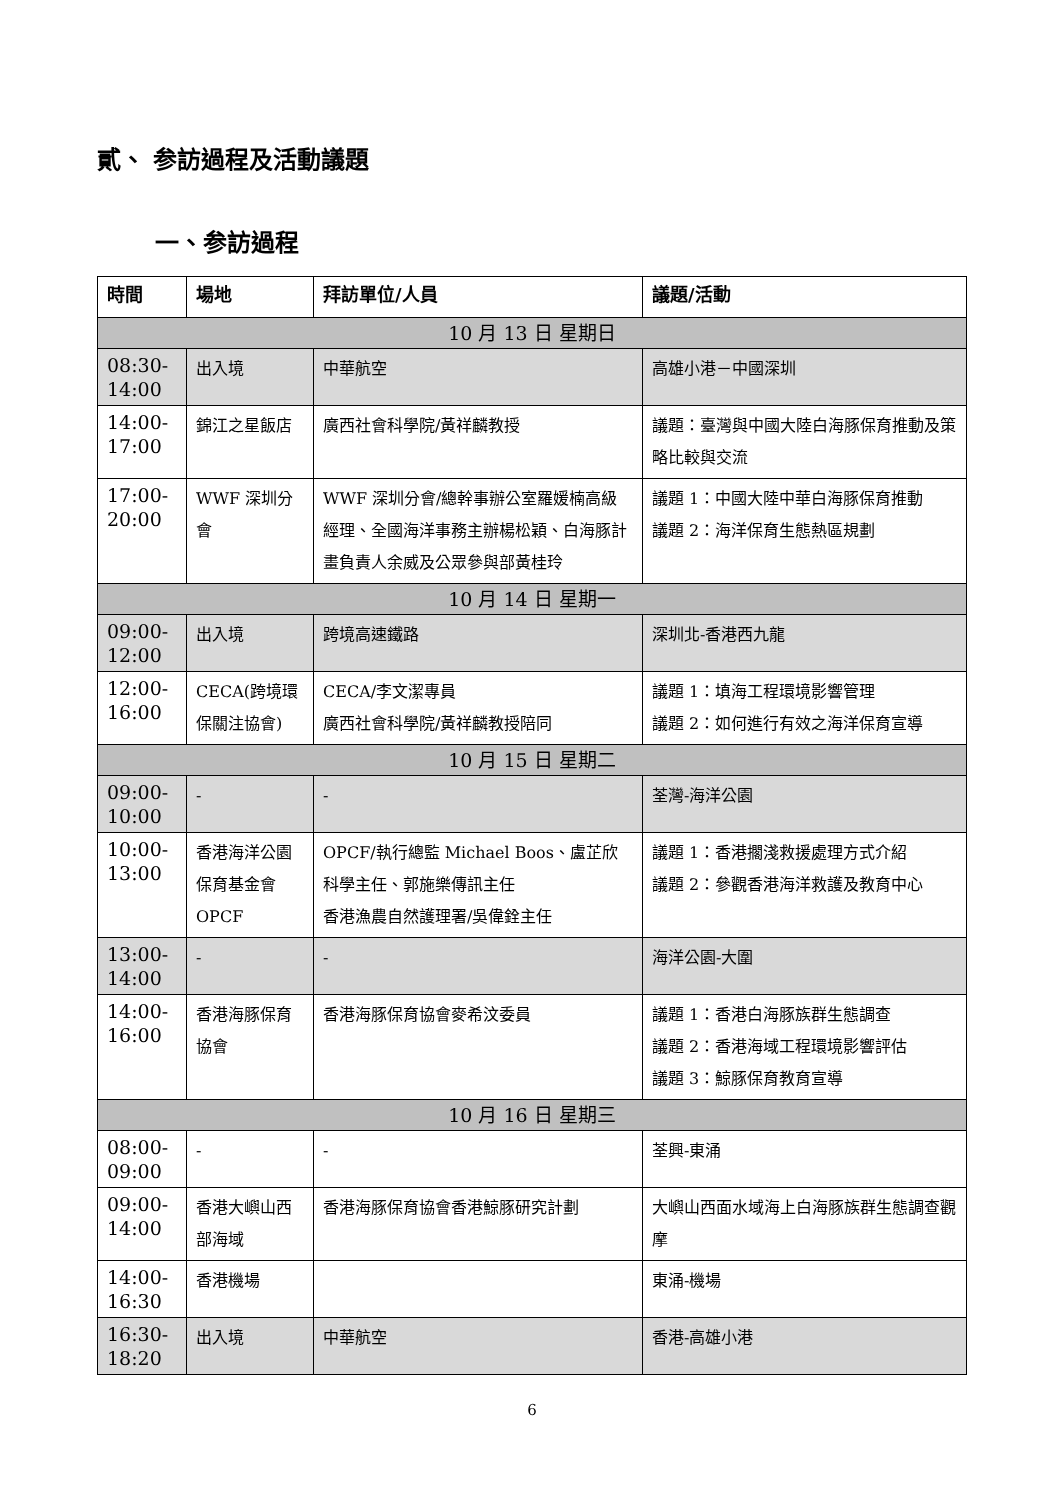貳、 参訪過程及活動議題
一、参訪過程
| 時間 | 場地 | 拜訪單位/人員 | 議題/活動 |
| --- | --- | --- | --- |
| 10 月 13 日 星期日 | | | |
| 08:30- 14:00 | 出入境 | 中華航空 | 高雄小港－中國深圳 |
| 14:00- 17:00 | 錦江之星飯店 | 廣西社會科學院/黃祥麟教授 | 議題：臺灣與中國大陸白海豚保育推動及策略比較與交流 |
| 17:00- 20:00 | WWF 深圳分會 | WWF 深圳分會/總幹事辦公室羅媛楠高級經理、全國海洋事務主辦楊松穎、白海豚計畫負責人余威及公眾參與部黃桂玲 | 議題 1：中國大陸中華白海豚保育推動 議題 2：海洋保育生態熱區規劃 |
| 10 月 14 日 星期一 | | | |
| 09:00- 12:00 | 出入境 | 跨境高速鐵路 | 深圳北-香港西九龍 |
| 12:00- 16:00 | CECA(跨境環保關注協會) | CECA/李文潔專員 廣西社會科學院/黃祥麟教授陪同 | 議題 1：填海工程環境影響管理 議題 2：如何進行有效之海洋保育宣導 |
| 10 月 15 日 星期二 | | | |
| 09:00- 10:00 | - | - | 荃灣-海洋公園 |
| 10:00- 13:00 | 香港海洋公園保育基金會 OPCF | OPCF/執行總監 Michael Boos、盧芷欣科學主任、郭施樂傳訊主任 香港漁農自然護理署/吳偉銓主任 | 議題 1：香港擱淺救援處理方式介紹 議題 2：參觀香港海洋救護及教育中心 |
| 13:00- 14:00 | - | - | 海洋公園-大圍 |
| 14:00- 16:00 | 香港海豚保育協會 | 香港海豚保育協會麥希汶委員 | 議題 1：香港白海豚族群生態調查 議題 2：香港海域工程環境影響評估 議題 3：鯨豚保育教育宣導 |
| 10 月 16 日 星期三 | | | |
| 08:00- 09:00 | - | - | 荃興-東涌 |
| 09:00- 14:00 | 香港大嶼山西部海域 | 香港海豚保育協會香港鯨豚研究計劃 | 大嶼山西面水域海上白海豚族群生態調查觀摩 |
| 14:00- 16:30 | 香港機場 | | 東涌-機場 |
| 16:30- 18:20 | 出入境 | 中華航空 | 香港-高雄小港 |
6